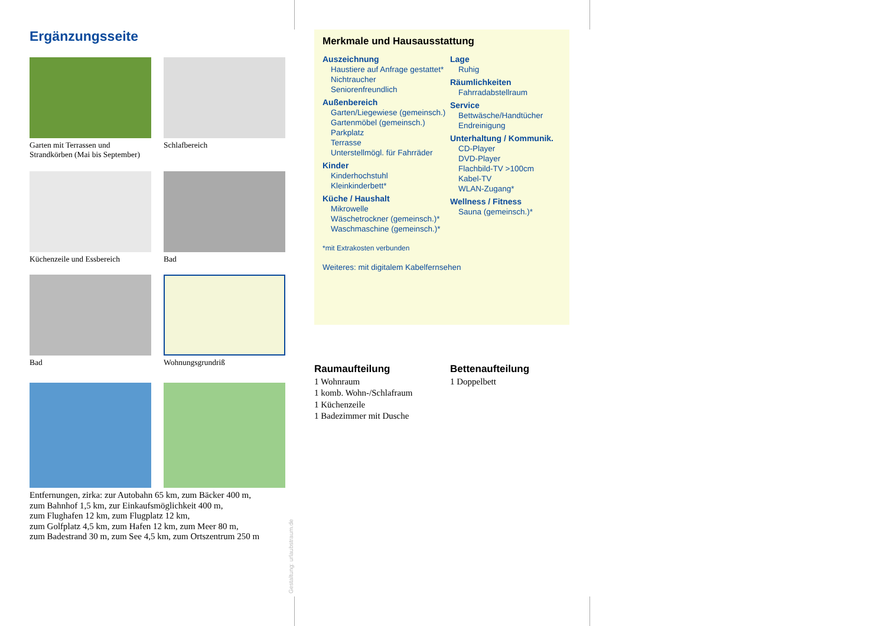Ergänzungsseite
Garten mit Terrassen und Strandkörben (Mai bis September)
Schlafbereich
Küchenzeile und Essbereich
Bad
Bad
Wohnungsgrundriß
Entfernungen, zirka: zur Autobahn 65 km, zum Bäcker 400 m,
zum Bahnhof 1,5 km, zur Einkaufsmöglichkeit 400 m,
zum Flughafen 12 km, zum Flugplatz 12 km,
zum Golfplatz 4,5 km, zum Hafen 12 km, zum Meer 80 m,
zum Badestrand 30 m, zum See 4,5 km, zum Ortszentrum 250 m
Gestaltung: urlaubstraum.de
Merkmale und Hausausstattung
Auszeichnung
Haustiere auf Anfrage gestattet*
Nichtraucher
Seniorenfreundlich
Außenbereich
Garten/Liegewiese (gemeinsch.)
Gartenmöbel (gemeinsch.)
Parkplatz
Terrasse
Unterstellmögl. für Fahrräder
Kinder
Kinderhochstuhl
Kleinkinderbett*
Küche / Haushalt
Mikrowelle
Wäschetrockner (gemeinsch.)*
Waschmaschine (gemeinsch.)*
*mit Extrakosten verbunden
Weiteres: mit digitalem Kabelfernsehen
Lage
Ruhig
Räumlichkeiten
Fahrradabstellraum
Service
Bettwäsche/Handtücher
Endreinigung
Unterhaltung / Kommunik.
CD-Player
DVD-Player
Flachbild-TV >100cm
Kabel-TV
WLAN-Zugang*
Wellness / Fitness
Sauna (gemeinsch.)*
Raumaufteilung
1 Wohnraum
1 komb. Wohn-/Schlafraum
1 Küchenzeile
1 Badezimmer mit Dusche
Bettenaufteilung
1 Doppelbett